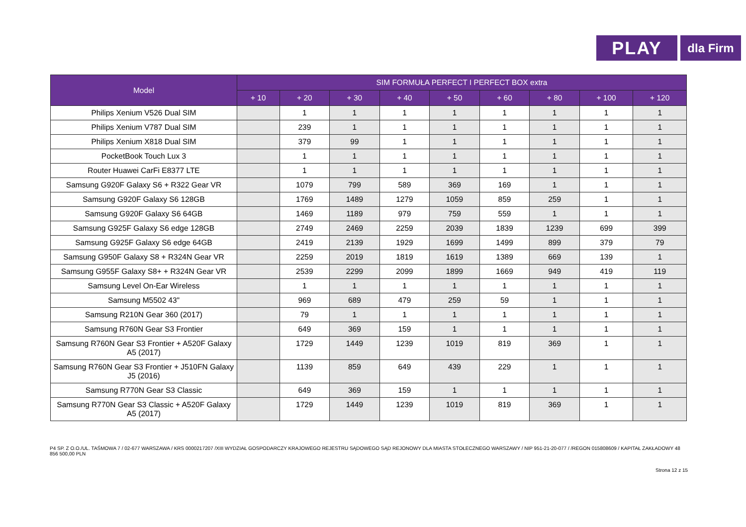PLAY
dla Firm
| Model | SIM FORMUŁA PERFECT I PERFECT BOX extra | | | | | | | | |
| --- | --- | --- | --- | --- | --- | --- | --- | --- | --- |
| | + 10 | + 20 | + 30 | + 40 | + 50 | + 60 | + 80 | + 100 | + 120 |
| Philips Xenium V526 Dual SIM | | 1 | 1 | 1 | 1 | 1 | 1 | 1 | 1 |
| Philips Xenium V787 Dual SIM | | 239 | 1 | 1 | 1 | 1 | 1 | 1 | 1 |
| Philips Xenium X818 Dual SIM | | 379 | 99 | 1 | 1 | 1 | 1 | 1 | 1 |
| PocketBook Touch Lux 3 | | 1 | 1 | 1 | 1 | 1 | 1 | 1 | 1 |
| Router Huawei CarFi E8377 LTE | | 1 | 1 | 1 | 1 | 1 | 1 | 1 | 1 |
| Samsung G920F Galaxy S6 + R322 Gear VR | | 1079 | 799 | 589 | 369 | 169 | 1 | 1 | 1 |
| Samsung G920F Galaxy S6 128GB | | 1769 | 1489 | 1279 | 1059 | 859 | 259 | 1 | 1 |
| Samsung G920F Galaxy S6 64GB | | 1469 | 1189 | 979 | 759 | 559 | 1 | 1 | 1 |
| Samsung G925F Galaxy S6 edge 128GB | | 2749 | 2469 | 2259 | 2039 | 1839 | 1239 | 699 | 399 |
| Samsung G925F Galaxy S6 edge 64GB | | 2419 | 2139 | 1929 | 1699 | 1499 | 899 | 379 | 79 |
| Samsung G950F Galaxy S8 + R324N Gear VR | | 2259 | 2019 | 1819 | 1619 | 1389 | 669 | 139 | 1 |
| Samsung G955F Galaxy S8+ + R324N Gear VR | | 2539 | 2299 | 2099 | 1899 | 1669 | 949 | 419 | 119 |
| Samsung Level On-Ear Wireless | | 1 | 1 | 1 | 1 | 1 | 1 | 1 | 1 |
| Samsung M5502 43" | | 969 | 689 | 479 | 259 | 59 | 1 | 1 | 1 |
| Samsung R210N Gear 360 (2017) | | 79 | 1 | 1 | 1 | 1 | 1 | 1 | 1 |
| Samsung R760N Gear S3 Frontier | | 649 | 369 | 159 | 1 | 1 | 1 | 1 | 1 |
| Samsung R760N Gear S3 Frontier + A520F Galaxy A5 (2017) | | 1729 | 1449 | 1239 | 1019 | 819 | 369 | 1 | 1 |
| Samsung R760N Gear S3 Frontier + J510FN Galaxy J5 (2016) | | 1139 | 859 | 649 | 439 | 229 | 1 | 1 | 1 |
| Samsung R770N Gear S3 Classic | | 649 | 369 | 159 | 1 | 1 | 1 | 1 | 1 |
| Samsung R770N Gear S3 Classic + A520F Galaxy A5 (2017) | | 1729 | 1449 | 1239 | 1019 | 819 | 369 | 1 | 1 |
P4 SP. Z O.O./UL. TAŚMOWA 7 / 02-677 WARSZAWA / KRS 0000217207 /XIII WYDZIAŁ GOSPODARCZY KRAJOWEGO REJESTRU SĄDOWEGO SĄD REJONOWY DLA MIASTA STOŁECZNEGO WARSZAWY / NIP 951-21-20-077 / /REGON 015808609 / KAPITAŁ ZAKŁADOWY 48 856 500,00 PLN
Strona 12 z 15